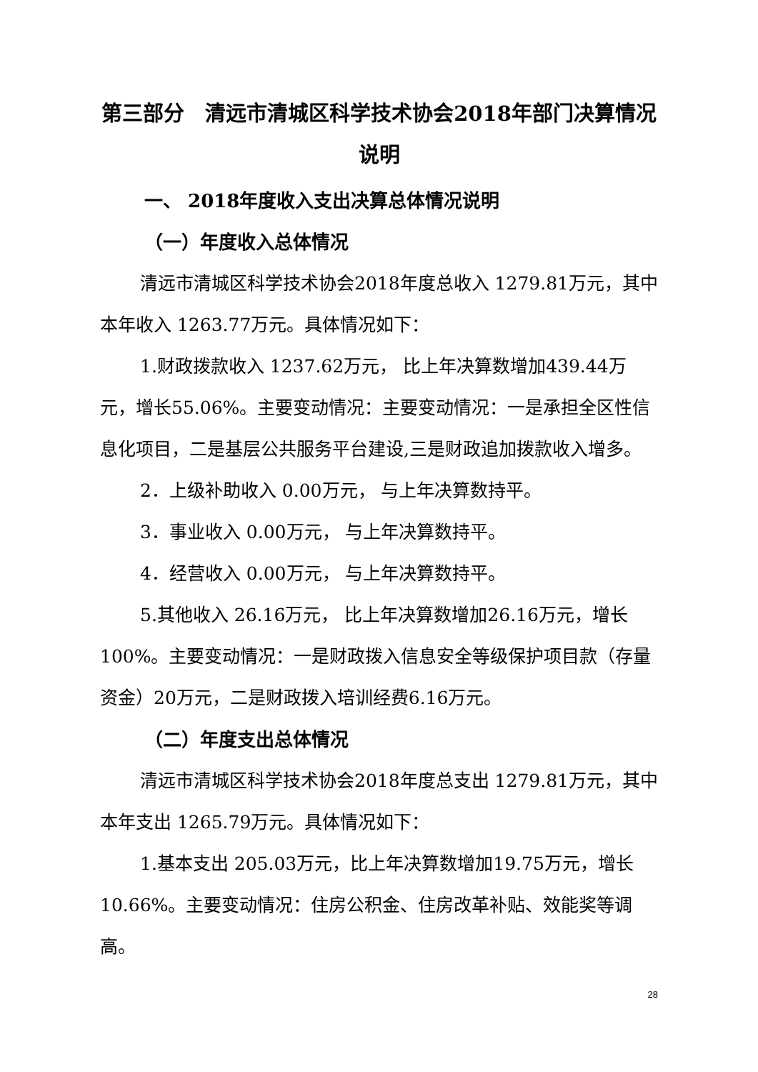第三部分　清远市清城区科学技术协会2018年部门决算情况说明
一、 2018年度收入支出决算总体情况说明
（一）年度收入总体情况
清远市清城区科学技术协会2018年度总收入 1279.81万元，其中本年收入 1263.77万元。具体情况如下：
1.财政拨款收入 1237.62万元， 比上年决算数增加439.44万元，增长55.06%。主要变动情况：主要变动情况：一是承担全区性信息化项目，二是基层公共服务平台建设,三是财政追加拨款收入增多。
2．上级补助收入 0.00万元， 与上年决算数持平。
3．事业收入 0.00万元， 与上年决算数持平。
4．经营收入 0.00万元， 与上年决算数持平。
5.其他收入 26.16万元， 比上年决算数增加26.16万元，增长100%。主要变动情况：一是财政拨入信息安全等级保护项目款（存量资金）20万元，二是财政拨入培训经费6.16万元。
（二）年度支出总体情况
清远市清城区科学技术协会2018年度总支出 1279.81万元，其中本年支出 1265.79万元。具体情况如下：
1.基本支出 205.03万元，比上年决算数增加19.75万元，增长10.66%。主要变动情况：住房公积金、住房改革补贴、效能奖等调高。
28